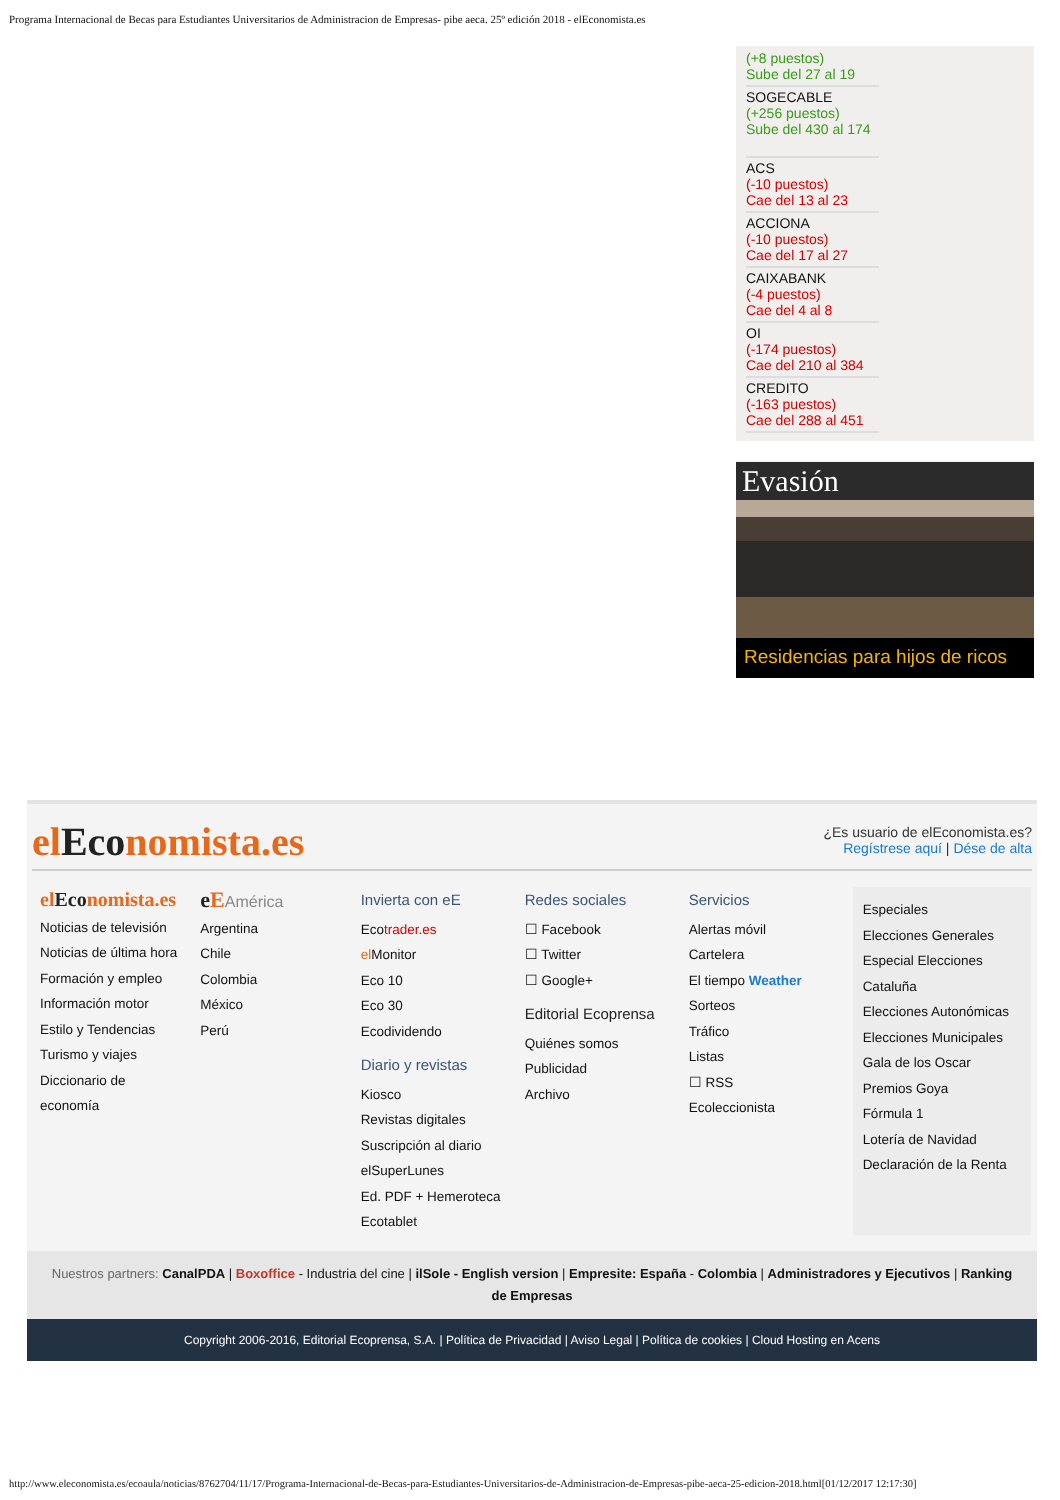Programa Internacional de Becas para Estudiantes Universitarios de Administracion de Empresas- pibe aeca. 25º edición 2018 - elEconomista.es
(+8 puestos)
Sube del 27 al 19
SOGECABLE
(+256 puestos)
Sube del 430 al 174
ACS
(-10 puestos)
Cae del 13 al 23
ACCIONA
(-10 puestos)
Cae del 17 al 27
CAIXABANK
(-4 puestos)
Cae del 4 al 8
OI
(-174 puestos)
Cae del 210 al 384
CREDITO
(-163 puestos)
Cae del 288 al 451
Evasión
Residencias para hijos de ricos
elEconomista.es
¿Es usuario de elEconomista.es?
Regístrese aquí | Dése de alta
elEconomista.es
Noticias de televisión
Noticias de última hora
Formación y empleo
Información motor
Estilo y Tendencias
Turismo y viajes
Diccionario de
economía
e EAmérica
Argentina
Chile
Colombia
México
Perú
Invierta con eE
Ecotrader.es
el Monitor
Eco 10
Eco 30
Ecodividendo
Diario y revistas
Kiosco
Revistas digitales
Suscripción al diario
elSuperLunes
Ed. PDF + Hemeroteca
Ecotablet
Redes sociales
☐ Facebook
☐ Twitter
☐ Google+
Editorial Ecoprensa
Quiénes somos
Publicidad
Archivo
Servicios
Alertas móvil
Cartelera
El tiempo Weather
Sorteos
Tráfico
Listas
☐ RSS
Ecoleccionista
Especiales
Elecciones Generales
Especial Elecciones Cataluña
Elecciones Autonómicas
Elecciones Municipales
Gala de los Oscar
Premios Goya
Fórmula 1
Lotería de Navidad
Declaración de la Renta
Nuestros partners: CanalPDA | Boxoffice - Industria del cine | ilSole - English version | Empresite: España - Colombia | Administradores y Ejecutivos | Ranking de Empresas
Copyright 2006-2016, Editorial Ecoprensa, S.A. | Política de Privacidad | Aviso Legal | Política de cookies | Cloud Hosting en Acens
http://www.eleconomista.es/ecoaula/noticias/8762704/11/17/Programa-Internacional-de-Becas-para-Estudiantes-Universitarios-de-Administracion-de-Empresas-pibe-aeca-25-edicion-2018.html[01/12/2017 12:17:30]